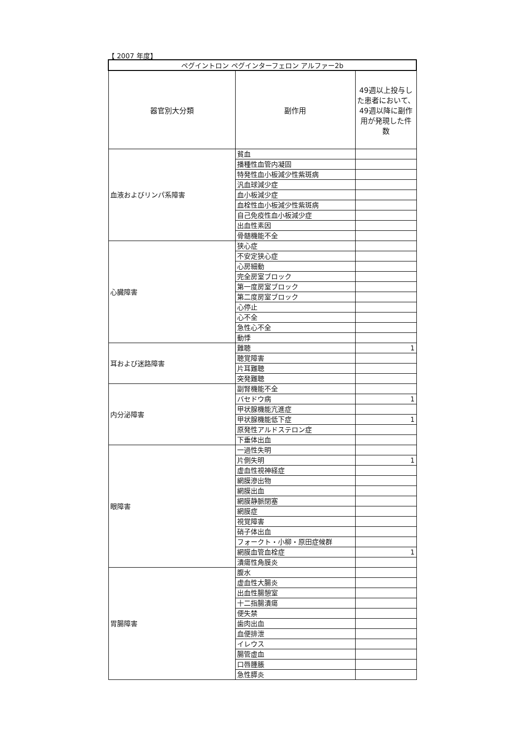【 2007 年度】
| ペグイントロン ペグインターフェロン アルファー2b | | |
| --- | --- | --- |
| 器官別大分類 | 副作用 | 49週以上投与した患者において、49週以降に副作用が発現した件数 |
| 血液およびリンパ系障害 | 貧血 | |
| | 播種性血管内凝固 | |
| | 特発性血小板減少性紫斑病 | |
| | 汎血球減少症 | |
| | 血小板減少症 | |
| | 血栓性血小板減少性紫斑病 | |
| | 自己免疫性血小板減少症 | |
| | 出血性素因 | |
| | 骨髄機能不全 | |
| 心臓障害 | 狭心症 | |
| | 不安定狭心症 | |
| | 心房細動 | |
| | 完全房室ブロック | |
| | 第一度房室ブロック | |
| | 第二度房室ブロック | |
| | 心停止 | |
| | 心不全 | |
| | 急性心不全 | |
| | 動悸 | |
| 耳および迷路障害 | 難聴 | 1 |
| | 聴覚障害 | |
| | 片耳難聴 | |
| | 突発難聴 | |
| 内分泌障害 | 副腎機能不全 | |
| | バセドウ病 | 1 |
| | 甲状腺機能亢進症 | |
| | 甲状腺機能低下症 | 1 |
| | 原発性アルドステロン症 | |
| | 下垂体出血 | |
| 眼障害 | 一過性失明 | |
| | 片側失明 | 1 |
| | 虚血性視神経症 | |
| | 網膜滲出物 | |
| | 網膜出血 | |
| | 網膜静脈閉塞 | |
| | 網膜症 | |
| | 視覚障害 | |
| | 硝子体出血 | |
| | フォークト・小柳・原田症候群 | |
| | 網膜血管血栓症 | 1 |
| | 潰瘍性角膜炎 | |
| 胃腸障害 | 腹水 | |
| | 虚血性大腸炎 | |
| | 出血性腸憩室 | |
| | 十二指腸潰瘍 | |
| | 便失禁 | |
| | 歯肉出血 | |
| | 血便排泄 | |
| | イレウス | |
| | 腸管虚血 | |
| | 口唇腫脹 | |
| | 急性膵炎 | |